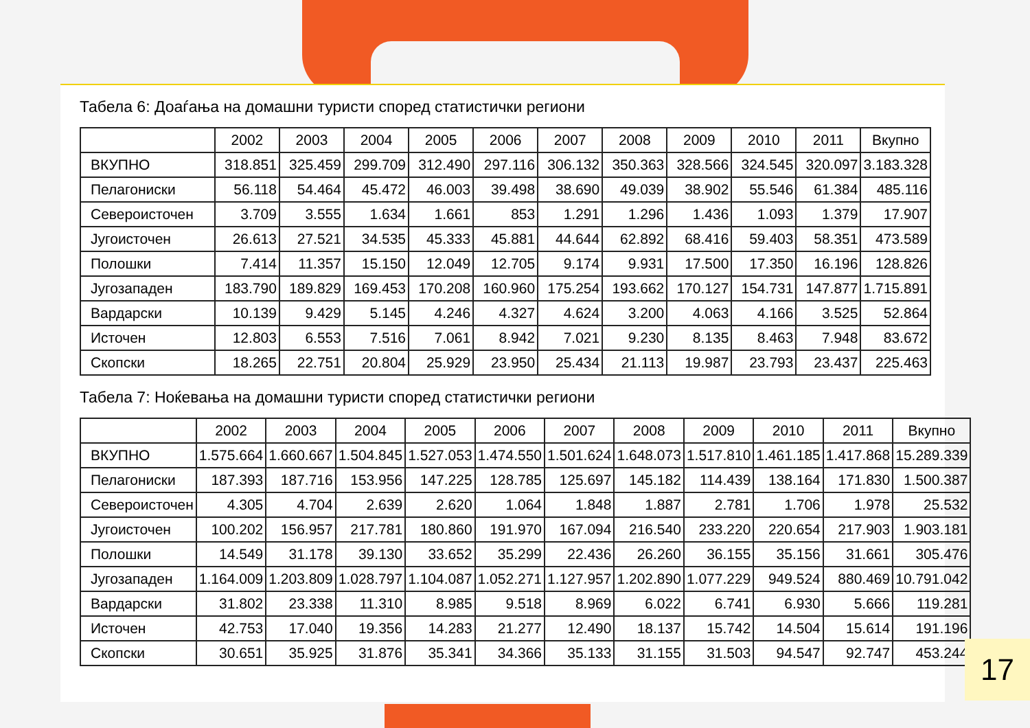Табела 6: Доаѓања на домашни туристи според статистички региони
| | 2002 | 2003 | 2004 | 2005 | 2006 | 2007 | 2008 | 2009 | 2010 | 2011 | Вкупно |
| --- | --- | --- | --- | --- | --- | --- | --- | --- | --- | --- | --- |
| ВКУПНО | 318.851 | 325.459 | 299.709 | 312.490 | 297.116 | 306.132 | 350.363 | 328.566 | 324.545 | 320.097 | 3.183.328 |
| Пелагониски | 56.118 | 54.464 | 45.472 | 46.003 | 39.498 | 38.690 | 49.039 | 38.902 | 55.546 | 61.384 | 485.116 |
| Североисточен | 3.709 | 3.555 | 1.634 | 1.661 | 853 | 1.291 | 1.296 | 1.436 | 1.093 | 1.379 | 17.907 |
| Југоисточен | 26.613 | 27.521 | 34.535 | 45.333 | 45.881 | 44.644 | 62.892 | 68.416 | 59.403 | 58.351 | 473.589 |
| Полошки | 7.414 | 11.357 | 15.150 | 12.049 | 12.705 | 9.174 | 9.931 | 17.500 | 17.350 | 16.196 | 128.826 |
| Југозападен | 183.790 | 189.829 | 169.453 | 170.208 | 160.960 | 175.254 | 193.662 | 170.127 | 154.731 | 147.877 | 1.715.891 |
| Вардарски | 10.139 | 9.429 | 5.145 | 4.246 | 4.327 | 4.624 | 3.200 | 4.063 | 4.166 | 3.525 | 52.864 |
| Источен | 12.803 | 6.553 | 7.516 | 7.061 | 8.942 | 7.021 | 9.230 | 8.135 | 8.463 | 7.948 | 83.672 |
| Скопски | 18.265 | 22.751 | 20.804 | 25.929 | 23.950 | 25.434 | 21.113 | 19.987 | 23.793 | 23.437 | 225.463 |
Табела 7: Ноќевања на домашни туристи според статистички региони
| | 2002 | 2003 | 2004 | 2005 | 2006 | 2007 | 2008 | 2009 | 2010 | 2011 | Вкупно |
| --- | --- | --- | --- | --- | --- | --- | --- | --- | --- | --- | --- |
| ВКУПНО | 1.575.664 | 1.660.667 | 1.504.845 | 1.527.053 | 1.474.550 | 1.501.624 | 1.648.073 | 1.517.810 | 1.461.185 | 1.417.868 | 15.289.339 |
| Пелагониски | 187.393 | 187.716 | 153.956 | 147.225 | 128.785 | 125.697 | 145.182 | 114.439 | 138.164 | 171.830 | 1.500.387 |
| Североисточен | 4.305 | 4.704 | 2.639 | 2.620 | 1.064 | 1.848 | 1.887 | 2.781 | 1.706 | 1.978 | 25.532 |
| Југоисточен | 100.202 | 156.957 | 217.781 | 180.860 | 191.970 | 167.094 | 216.540 | 233.220 | 220.654 | 217.903 | 1.903.181 |
| Полошки | 14.549 | 31.178 | 39.130 | 33.652 | 35.299 | 22.436 | 26.260 | 36.155 | 35.156 | 31.661 | 305.476 |
| Југозападен | 1.164.009 | 1.203.809 | 1.028.797 | 1.104.087 | 1.052.271 | 1.127.957 | 1.202.890 | 1.077.229 | 949.524 | 880.469 | 10.791.042 |
| Вардарски | 31.802 | 23.338 | 11.310 | 8.985 | 9.518 | 8.969 | 6.022 | 6.741 | 6.930 | 5.666 | 119.281 |
| Источен | 42.753 | 17.040 | 19.356 | 14.283 | 21.277 | 12.490 | 18.137 | 15.742 | 14.504 | 15.614 | 191.196 |
| Скопски | 30.651 | 35.925 | 31.876 | 35.341 | 34.366 | 35.133 | 31.155 | 31.503 | 94.547 | 92.747 | 453.244 |
17